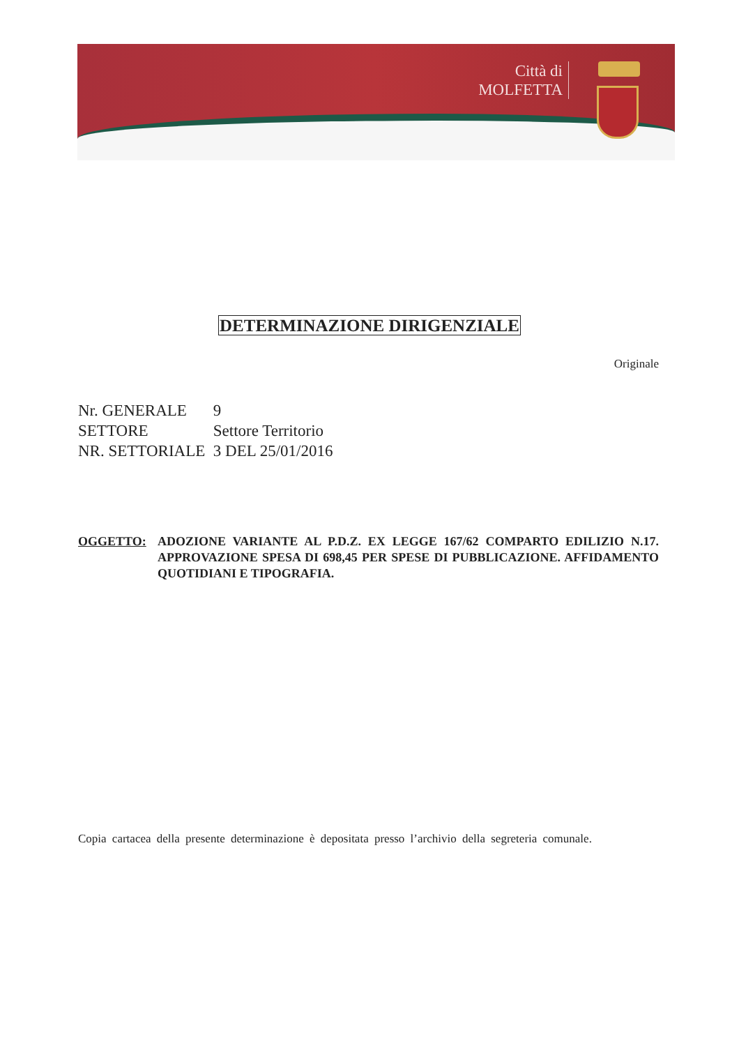Città di
MOLFETTA
DETERMINAZIONE DIRIGENZIALE
Originale
Nr. GENERALE 9
SETTORE Settore Territorio
NR. SETTORIALE 3 DEL 25/01/2016
OGGETTO: ADOZIONE VARIANTE AL P.D.Z. EX LEGGE 167/62 COMPARTO EDILIZIO N.17. APPROVAZIONE SPESA DI 698,45 PER SPESE DI PUBBLICAZIONE. AFFIDAMENTO QUOTIDIANI E TIPOGRAFIA.
Copia cartacea della presente determinazione è depositata presso l’archivio della segreteria comunale.